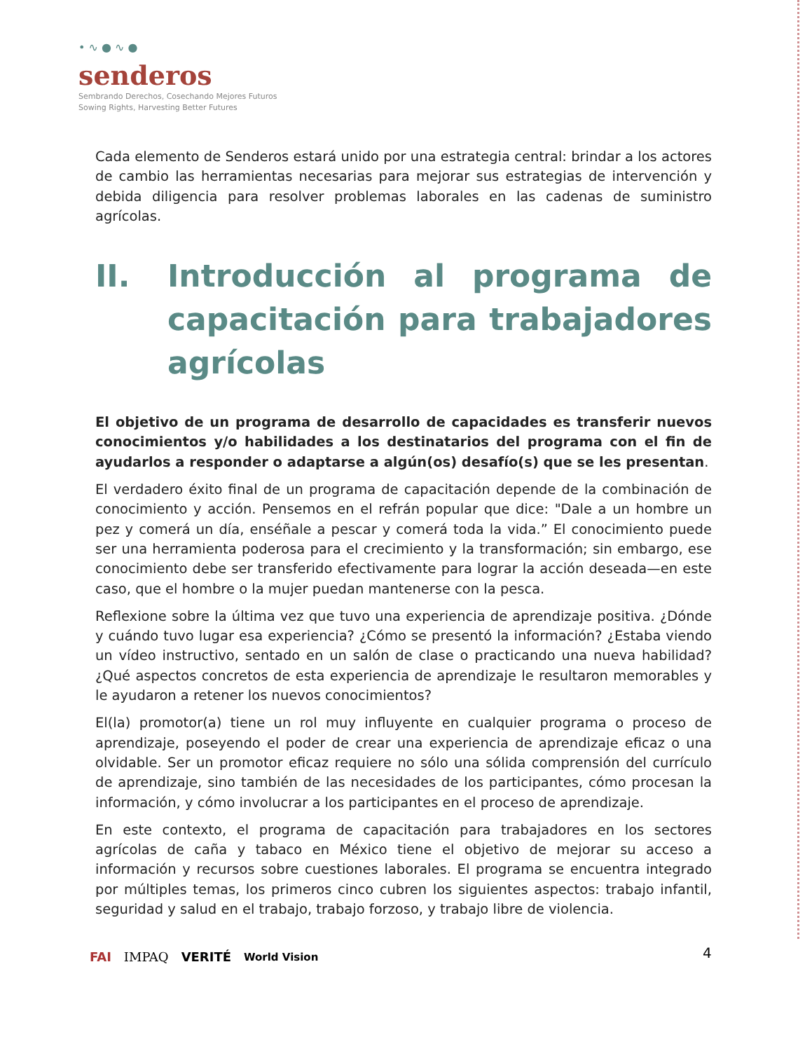• ∿ ● ∿ ●
senderos
Sembrando Derechos, Cosechando Mejores Futuros
Sowing Rights, Harvesting Better Futures
Cada elemento de Senderos estará unido por una estrategia central: brindar a los actores de cambio las herramientas necesarias para mejorar sus estrategias de intervención y debida diligencia para resolver problemas laborales en las cadenas de suministro agrícolas.
II. Introducción al programa de capacitación para trabajadores agrícolas
El objetivo de un programa de desarrollo de capacidades es transferir nuevos conocimientos y/o habilidades a los destinatarios del programa con el fin de ayudarlos a responder o adaptarse a algún(os) desafío(s) que se les presentan.
El verdadero éxito final de un programa de capacitación depende de la combinación de conocimiento y acción. Pensemos en el refrán popular que dice: "Dale a un hombre un pez y comerá un día, enséñale a pescar y comerá toda la vida.” El conocimiento puede ser una herramienta poderosa para el crecimiento y la transformación; sin embargo, ese conocimiento debe ser transferido efectivamente para lograr la acción deseada—en este caso, que el hombre o la mujer puedan mantenerse con la pesca.
Reflexione sobre la última vez que tuvo una experiencia de aprendizaje positiva. ¿Dónde y cuándo tuvo lugar esa experiencia? ¿Cómo se presentó la información? ¿Estaba viendo un vídeo instructivo, sentado en un salón de clase o practicando una nueva habilidad? ¿Qué aspectos concretos de esta experiencia de aprendizaje le resultaron memorables y le ayudaron a retener los nuevos conocimientos?
El(la) promotor(a) tiene un rol muy influyente en cualquier programa o proceso de aprendizaje, poseyendo el poder de crear una experiencia de aprendizaje eficaz o una olvidable. Ser un promotor eficaz requiere no sólo una sólida comprensión del currículo de aprendizaje, sino también de las necesidades de los participantes, cómo procesan la información, y cómo involucrar a los participantes en el proceso de aprendizaje.
En este contexto, el programa de capacitación para trabajadores en los sectores agrícolas de caña y tabaco en México tiene el objetivo de mejorar su acceso a información y recursos sobre cuestiones laborales. El programa se encuentra integrado por múltiples temas, los primeros cinco cubren los siguientes aspectos: trabajo infantil, seguridad y salud en el trabajo, trabajo forzoso, y trabajo libre de violencia.
FAI IMPAQ VERITÉ World Vision 4